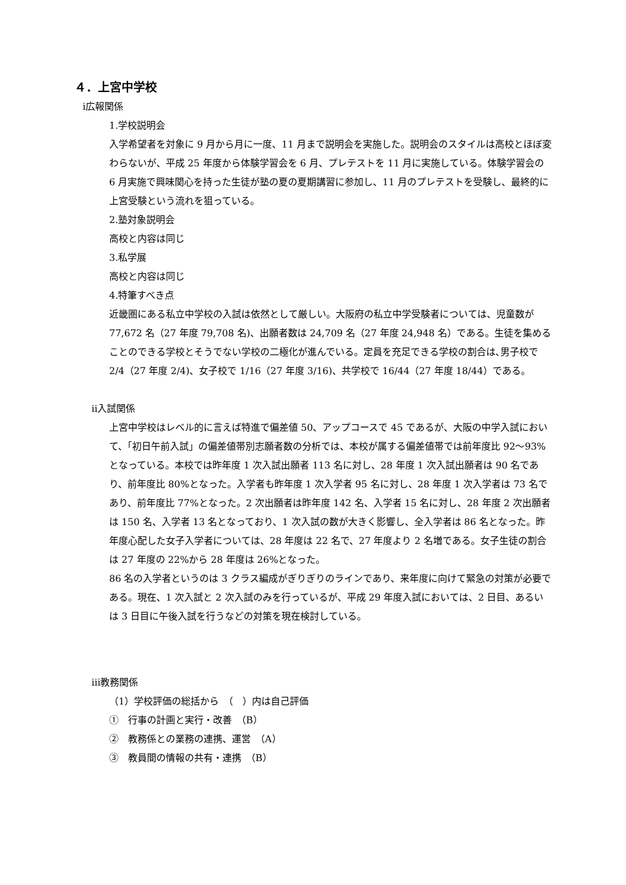４．上宮中学校
ⅰ広報関係
1.学校説明会
入学希望者を対象に 9 月から月に一度、11 月まで説明会を実施した。説明会のスタイルは高校とほぼ変わらないが、平成 25 年度から体験学習会を 6 月、プレテストを 11 月に実施している。体験学習会の 6 月実施で興味関心を持った生徒が塾の夏の夏期講習に参加し、11 月のプレテストを受験し、最終的に上宮受験という流れを狙っている。
2.塾対象説明会
高校と内容は同じ
3.私学展
高校と内容は同じ
4.特筆すべき点
近畿圏にある私立中学校の入試は依然として厳しい。大阪府の私立中学受験者については、児童数が 77,672 名（27 年度 79,708 名)、出願者数は 24,709 名（27 年度 24,948 名）である。生徒を集めることのできる学校とそうでない学校の二極化が進んでいる。定員を充足できる学校の割合は､男子校で 2/4（27 年度 2/4)、女子校で 1/16（27 年度 3/16)、共学校で 16/44（27 年度 18/44）である。
ⅱ入試関係
上宮中学校はレベル的に言えば特進で偏差値 50、アップコースで 45 であるが、大阪の中学入試において、「初日午前入試」の偏差値帯別志願者数の分析では、本校が属する偏差値帯では前年度比 92～93%となっている。本校では昨年度 1 次入試出願者 113 名に対し、28 年度 1 次入試出願者は 90 名であり、前年度比 80%となった。入学者も昨年度 1 次入学者 95 名に対し、28 年度 1 次入学者は 73 名であり、前年度比 77%となった。2 次出願者は昨年度 142 名、入学者 15 名に対し、28 年度 2 次出願者は 150 名、入学者 13 名となっており、1 次入試の数が大きく影響し、全入学者は 86 名となった。昨年度心配した女子入学者については、28 年度は 22 名で、27 年度より 2 名増である。女子生徒の割合は 27 年度の 22%から 28 年度は 26%となった。
86 名の入学者というのは 3 クラス編成がぎりぎりのラインであり、来年度に向けて緊急の対策が必要である。現在、1 次入試と 2 次入試のみを行っているが、平成 29 年度入試においては、2 日目、あるいは 3 日目に午後入試を行うなどの対策を現在検討している。
ⅲ教務関係
（1）学校評価の総括から　（　）内は自己評価
①　行事の計画と実行・改善　（B）
②　教務係との業務の連携、運営　（A）
③　教員間の情報の共有・連携　（B）